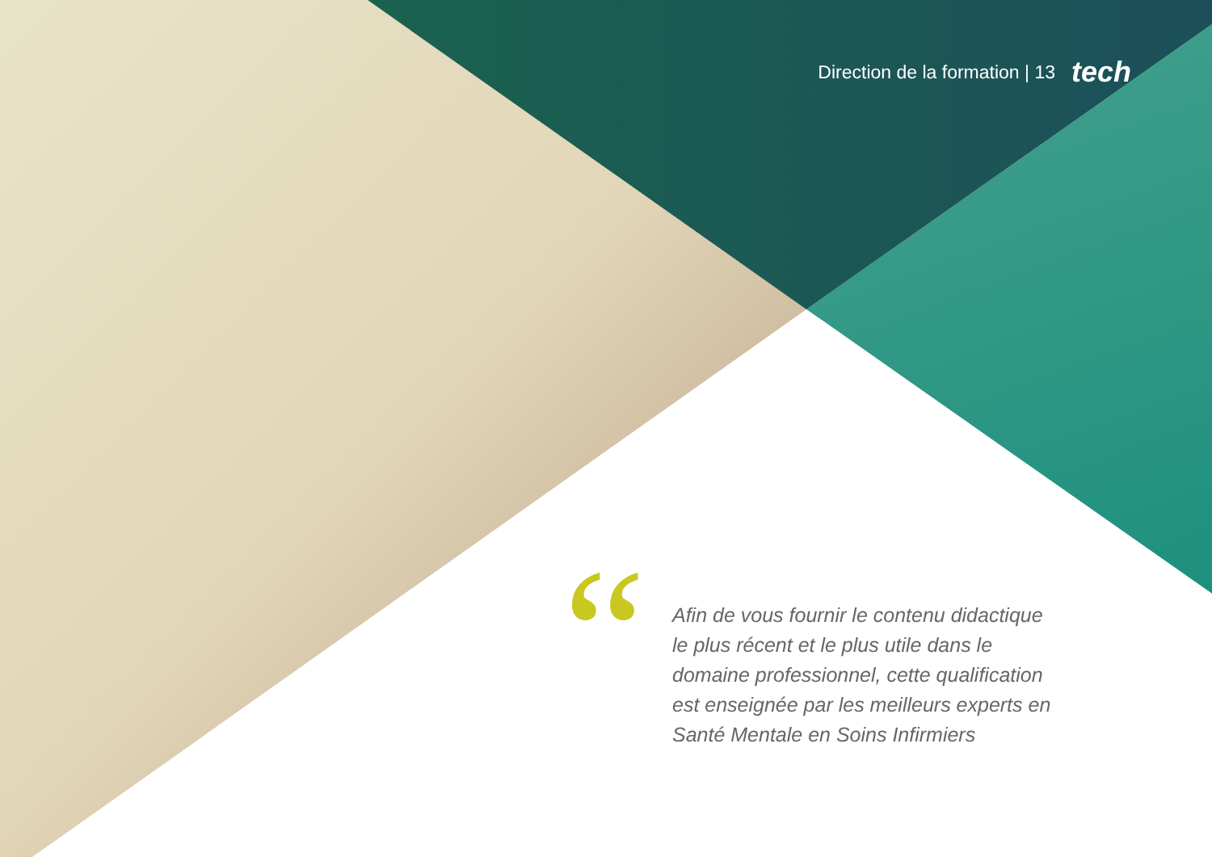Direction de la formation | 13 tech
“
Afin de vous fournir le contenu didactique le plus récent et le plus utile dans le domaine professionnel, cette qualification est enseignée par les meilleurs experts en Santé Mentale en Soins Infirmiers